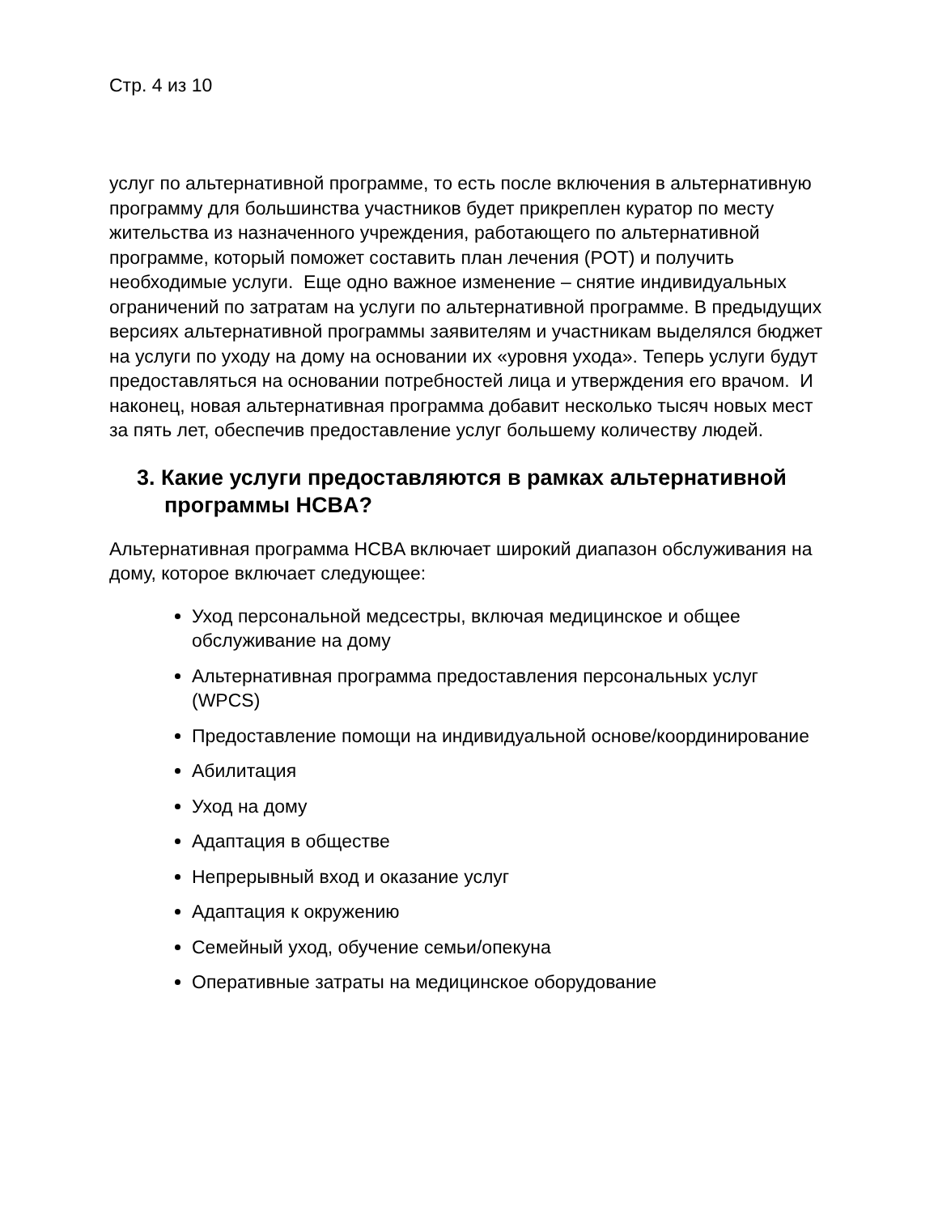Стр. 4 из 10
услуг по альтернативной программе, то есть после включения в альтернативную программу для большинства участников будет прикреплен куратор по месту жительства из назначенного учреждения, работающего по альтернативной программе, который поможет составить план лечения (POT) и получить необходимые услуги. Еще одно важное изменение – снятие индивидуальных ограничений по затратам на услуги по альтернативной программе. В предыдущих версиях альтернативной программы заявителям и участникам выделялся бюджет на услуги по уходу на дому на основании их «уровня ухода». Теперь услуги будут предоставляться на основании потребностей лица и утверждения его врачом. И наконец, новая альтернативная программа добавит несколько тысяч новых мест за пять лет, обеспечив предоставление услуг большему количеству людей.
3. Какие услуги предоставляются в рамках альтернативной программы HCBA?
Альтернативная программа HCBA включает широкий диапазон обслуживания на дому, которое включает следующее:
Уход персональной медсестры, включая медицинское и общее обслуживание на дому
Альтернативная программа предоставления персональных услуг (WPCS)
Предоставление помощи на индивидуальной основе/координирование
Абилитация
Уход на дому
Адаптация в обществе
Непрерывный вход и оказание услуг
Адаптация к окружению
Семейный уход, обучение семьи/опекуна
Оперативные затраты на медицинское оборудование